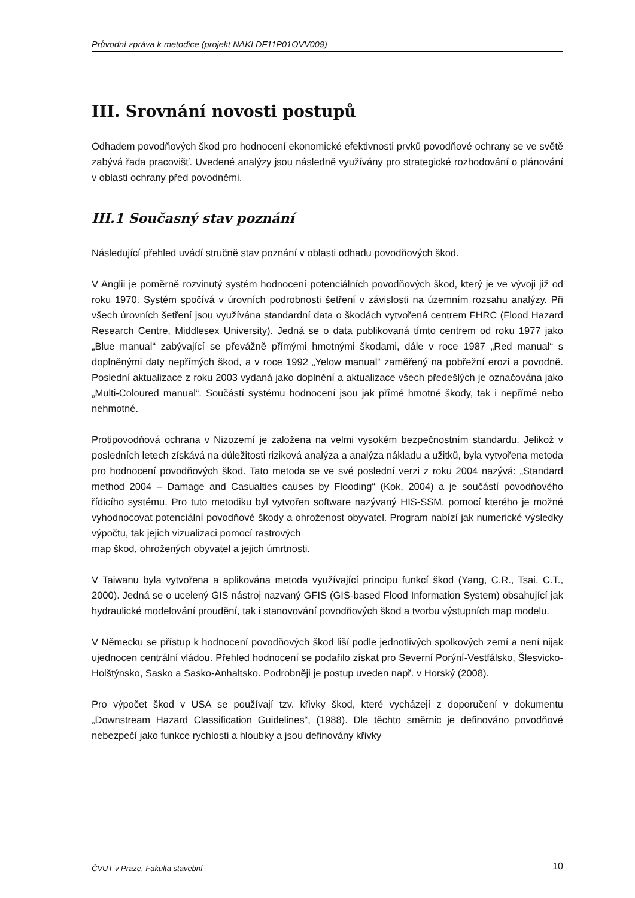Průvodní zpráva k metodice (projekt NAKI DF11P01OVV009)
III. Srovnání novosti postupů
Odhadem povodňových škod pro hodnocení ekonomické efektivnosti prvků povodňové ochrany se ve světě zabývá řada pracovišť. Uvedené analýzy jsou následně využívány pro strategické rozhodování o plánování v oblasti ochrany před povodněmi.
III.1 Současný stav poznání
Následující přehled uvádí stručně stav poznání v oblasti odhadu povodňových škod.
V Anglii je poměrně rozvinutý systém hodnocení potenciálních povodňových škod, který je ve vývoji již od roku 1970. Systém spočívá v úrovních podrobnosti šetření v závislosti na územním rozsahu analýzy. Při všech úrovních šetření jsou využívána standardní data o škodách vytvořená centrem FHRC (Flood Hazard Research Centre, Middlesex University). Jedná se o data publikovaná tímto centrem od roku 1977 jako „Blue manual“ zabývající se převážně přímými hmotnými škodami, dále v roce 1987 „Red manual“ s doplněnými daty nepřímých škod, a v roce 1992 „Yelow manual“ zaměřený na pobřežní erozi a povodně. Poslední aktualizace z roku 2003 vydaná jako doplnění a aktualizace všech předešlých je označována jako „Multi-Coloured manual“. Součástí systému hodnocení jsou jak přímé hmotné škody, tak i nepřímé nebo nehmotné.
Protipovodňová ochrana v Nizozemí je založena na velmi vysokém bezpečnostním standardu. Jelikož v posledních letech získává na důležitosti riziková analýza a analýza nákladu a užitků, byla vytvořena metoda pro hodnocení povodňových škod. Tato metoda se ve své poslední verzi z roku 2004 nazývá: „Standard method 2004 – Damage and Casualties causes by Flooding“ (Kok, 2004) a je součástí povodňového řídicího systému. Pro tuto metodiku byl vytvořen software nazývaný HIS-SSM, pomocí kterého je možné vyhodnocovat potenciální povodňové škody a ohroženost obyvatel. Program nabízí jak numerické výsledky výpočtu, tak jejich vizualizaci pomocí rastrových
map škod, ohrožených obyvatel a jejich úmrtnosti.
V Taiwanu byla vytvořena a aplikována metoda využívající principu funkcí škod (Yang, C.R., Tsai, C.T., 2000). Jedná se o ucelený GIS nástroj nazvaný GFIS (GIS-based Flood Information System) obsahující jak hydraulické modelování proudění, tak i stanovování povodňových škod a tvorbu výstupních map modelu.
V Německu se přístup k hodnocení povodňových škod liší podle jednotlivých spolkových zemí a není nijak ujednocen centrální vládou. Přehled hodnocení se podařilo získat pro Severní Porýní-Vestfálsko, Šlesvicko-Holštýnsko, Sasko a Sasko-Anhaltsko. Podrobněji je postup uveden např. v Horský (2008).
Pro výpočet škod v USA se používají tzv. křivky škod, které vycházejí z doporučení v dokumentu „Downstream Hazard Classification Guidelines“, (1988). Dle těchto směrnic je definováno povodňové nebezpečí jako funkce rychlosti a hloubky a jsou definovány křivky
ČVUT v Praze, Fakulta stavební 10